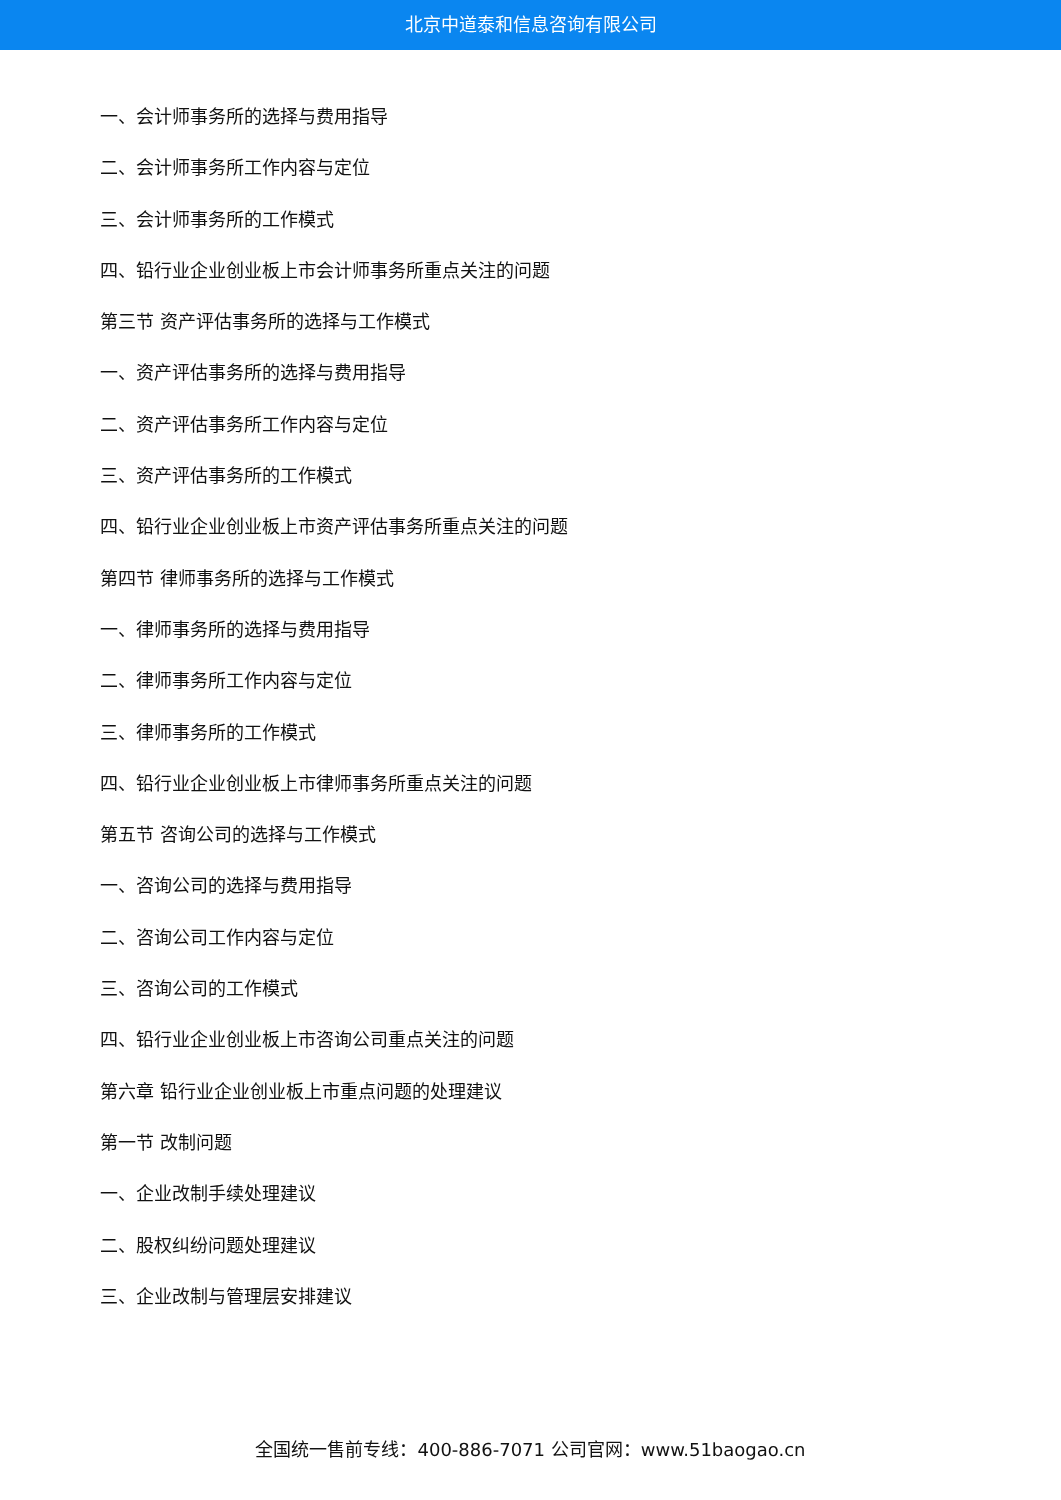北京中道泰和信息咨询有限公司
一、会计师事务所的选择与费用指导
二、会计师事务所工作内容与定位
三、会计师事务所的工作模式
四、铅行业企业创业板上市会计师事务所重点关注的问题
第三节 资产评估事务所的选择与工作模式
一、资产评估事务所的选择与费用指导
二、资产评估事务所工作内容与定位
三、资产评估事务所的工作模式
四、铅行业企业创业板上市资产评估事务所重点关注的问题
第四节 律师事务所的选择与工作模式
一、律师事务所的选择与费用指导
二、律师事务所工作内容与定位
三、律师事务所的工作模式
四、铅行业企业创业板上市律师事务所重点关注的问题
第五节 咨询公司的选择与工作模式
一、咨询公司的选择与费用指导
二、咨询公司工作内容与定位
三、咨询公司的工作模式
四、铅行业企业创业板上市咨询公司重点关注的问题
第六章 铅行业企业创业板上市重点问题的处理建议
第一节 改制问题
一、企业改制手续处理建议
二、股权纠纷问题处理建议
三、企业改制与管理层安排建议
全国统一售前专线：400-886-7071 公司官网：www.51baogao.cn